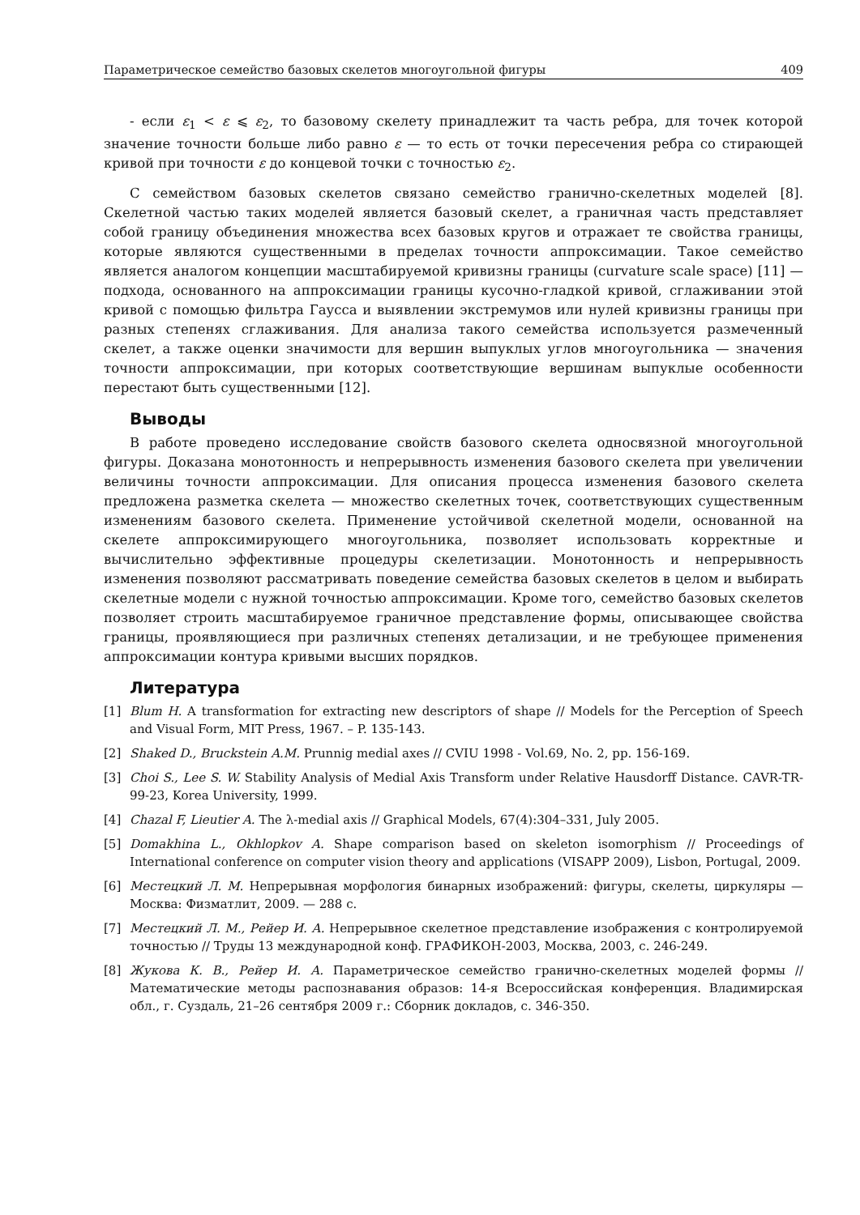Параметрическое семейство базовых скелетов многоугольной фигуры 409
- если ε<sub>1</sub> < ε ⩽ ε<sub>2</sub>, то базовому скелету принадлежит та часть ребра, для точек которой значение точности больше либо равно ε — то есть от точки пересечения ребра со стирающей кривой при точности ε до концевой точки с точностью ε<sub>2</sub>.
С семейством базовых скелетов связано семейство гранично-скелетных моделей [8]. Скелетной частью таких моделей является базовый скелет, а граничная часть представляет собой границу объединения множества всех базовых кругов и отражает те свойства границы, которые являются существенными в пределах точности аппроксимации. Такое семейство является аналогом концепции масштабируемой кривизны границы (curvature scale space) [11] — подхода, основанного на аппроксимации границы кусочно-гладкой кривой, сглаживании этой кривой с помощью фильтра Гаусса и выявлении экстремумов или нулей кривизны границы при разных степенях сглаживания. Для анализа такого семейства используется размеченный скелет, а также оценки значимости для вершин выпуклых углов многоугольника — значения точности аппроксимации, при которых соответствующие вершинам выпуклые особенности перестают быть существенными [12].
Выводы
В работе проведено исследование свойств базового скелета односвязной многоугольной фигуры. Доказана монотонность и непрерывность изменения базового скелета при увеличении величины точности аппроксимации. Для описания процесса изменения базового скелета предложена разметка скелета — множество скелетных точек, соответствующих существенным изменениям базового скелета. Применение устойчивой скелетной модели, основанной на скелете аппроксимирующего многоугольника, позволяет использовать корректные и вычислительно эффективные процедуры скелетизации. Монотонность и непрерывность изменения позволяют рассматривать поведение семейства базовых скелетов в целом и выбирать скелетные модели с нужной точностью аппроксимации. Кроме того, семейство базовых скелетов позволяет строить масштабируемое граничное представление формы, описывающее свойства границы, проявляющиеся при различных степенях детализации, и не требующее применения аппроксимации контура кривыми высших порядков.
Литература
[1] Blum H. A transformation for extracting new descriptors of shape // Models for the Perception of Speech and Visual Form, MIT Press, 1967. – P. 135-143.
[2] Shaked D., Bruckstein A.M. Prunnig medial axes // CVIU 1998 - Vol.69, No. 2, pp. 156-169.
[3] Choi S., Lee S. W. Stability Analysis of Medial Axis Transform under Relative Hausdorff Distance. CAVR-TR-99-23, Korea University, 1999.
[4] Chazal F, Lieutier A. The λ-medial axis // Graphical Models, 67(4):304–331, July 2005.
[5] Domakhina L., Okhlopkov A. Shape comparison based on skeleton isomorphism // Proceedings of International conference on computer vision theory and applications (VISAPP 2009), Lisbon, Portugal, 2009.
[6] Местецкий Л. М. Непрерывная морфология бинарных изображений: фигуры, скелеты, циркуляры — Москва: Физматлит, 2009. — 288 с.
[7] Местецкий Л. М., Рейер И. А. Непрерывное скелетное представление изображения с контролируемой точностью // Труды 13 международной конф. ГРАФИКОН-2003, Москва, 2003, с. 246-249.
[8] Жукова К. В., Рейер И. А. Параметрическое семейство гранично-скелетных моделей формы // Математические методы распознавания образов: 14-я Всероссийская конференция. Владимирская обл., г. Суздаль, 21–26 сентября 2009 г.: Сборник докладов, с. 346-350.